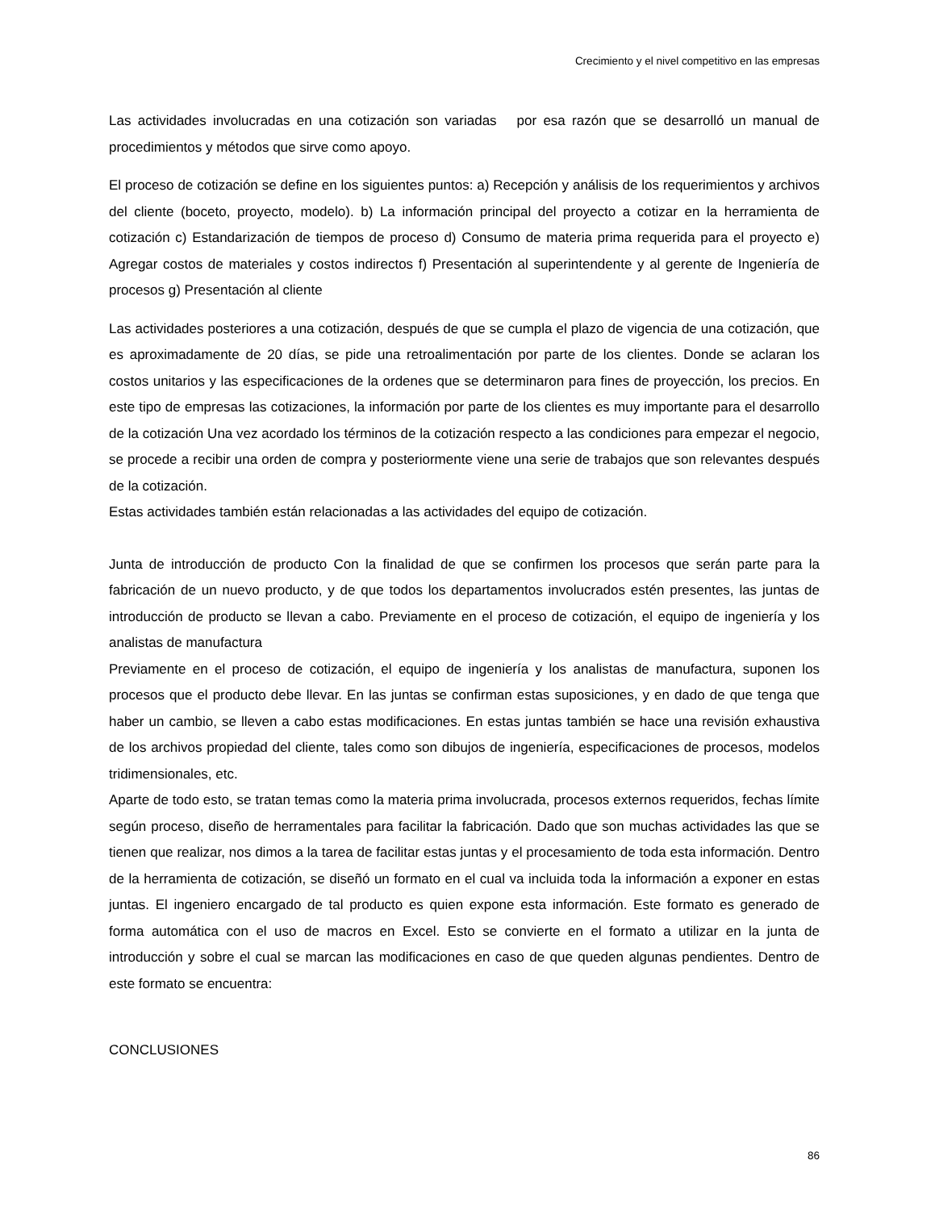Crecimiento y el nivel competitivo en las empresas
Las actividades involucradas en una cotización son variadas por esa razón que se desarrolló un manual de procedimientos y métodos que sirve como apoyo.
El proceso de cotización se define en los siguientes puntos: a) Recepción y análisis de los requerimientos y archivos del cliente (boceto, proyecto, modelo). b) La información principal del proyecto a cotizar en la herramienta de cotización c) Estandarización de tiempos de proceso d) Consumo de materia prima requerida para el proyecto e) Agregar costos de materiales y costos indirectos f) Presentación al superintendente y al gerente de Ingeniería de procesos g) Presentación al cliente
Las actividades posteriores a una cotización, después de que se cumpla el plazo de vigencia de una cotización, que es aproximadamente de 20 días, se pide una retroalimentación por parte de los clientes. Donde se aclaran los costos unitarios y las especificaciones de la ordenes que se determinaron para fines de proyección, los precios. En este tipo de empresas las cotizaciones, la información por parte de los clientes es muy importante para el desarrollo de la cotización Una vez acordado los términos de la cotización respecto a las condiciones para empezar el negocio, se procede a recibir una orden de compra y posteriormente viene una serie de trabajos que son relevantes después de la cotización.
Estas actividades también están relacionadas a las actividades del equipo de cotización.
Junta de introducción de producto Con la finalidad de que se confirmen los procesos que serán parte para la fabricación de un nuevo producto, y de que todos los departamentos involucrados estén presentes, las juntas de introducción de producto se llevan a cabo. Previamente en el proceso de cotización, el equipo de ingeniería y los analistas de manufactura
Previamente en el proceso de cotización, el equipo de ingeniería y los analistas de manufactura, suponen los procesos que el producto debe llevar. En las juntas se confirman estas suposiciones, y en dado de que tenga que haber un cambio, se lleven a cabo estas modificaciones. En estas juntas también se hace una revisión exhaustiva de los archivos propiedad del cliente, tales como son dibujos de ingeniería, especificaciones de procesos, modelos tridimensionales, etc.
Aparte de todo esto, se tratan temas como la materia prima involucrada, procesos externos requeridos, fechas límite según proceso, diseño de herramentales para facilitar la fabricación. Dado que son muchas actividades las que se tienen que realizar, nos dimos a la tarea de facilitar estas juntas y el procesamiento de toda esta información. Dentro de la herramienta de cotización, se diseñó un formato en el cual va incluida toda la información a exponer en estas juntas. El ingeniero encargado de tal producto es quien expone esta información. Este formato es generado de forma automática con el uso de macros en Excel. Esto se convierte en el formato a utilizar en la junta de introducción y sobre el cual se marcan las modificaciones en caso de que queden algunas pendientes. Dentro de este formato se encuentra:
CONCLUSIONES
86